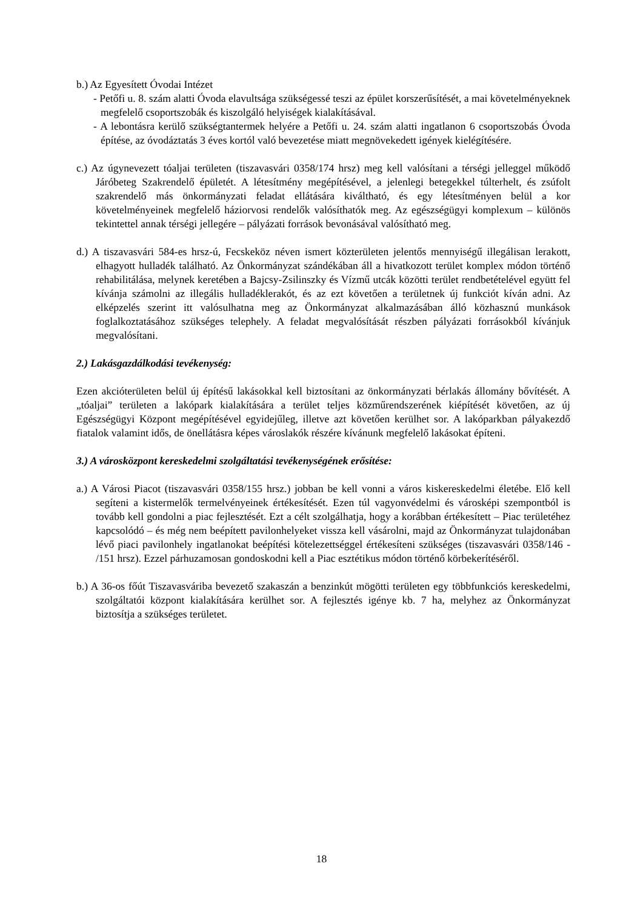b.) Az Egyesített Óvodai Intézet
- Petőfi u. 8. szám alatti Óvoda elavultsága szükségessé teszi az épület korszerűsítését, a mai követelményeknek megfelelő csoportszobák és kiszolgáló helyiségek kialakításával.
- A lebontásra kerülő szükségtantermek helyére a Petőfi u. 24. szám alatti ingatlanon 6 csoportszobás Óvoda építése, az óvodáztatás 3 éves kortól való bevezetése miatt megnövekedett igények kielégítésére.
c.) Az úgynevezett tóaljai területen (tiszavasvári 0358/174 hrsz) meg kell valósítani a térségi jelleggel működő Járóbeteg Szakrendelő épületét. A létesítmény megépítésével, a jelenlegi betegekkel túlterhelt, és zsúfolt szakrendelő más önkormányzati feladat ellátására kiváltható, és egy létesítményen belül a kor követelményeinek megfelelő háziorvosi rendelők valósíthatók meg. Az egészségügyi komplexum – különös tekintettel annak térségi jellegére – pályázati források bevonásával valósítható meg.
d.) A tiszavasvári 584-es hrsz-ú, Fecskeköz néven ismert közterületen jelentős mennyiségű illegálisan lerakott, elhagyott hulladék található. Az Önkormányzat szándékában áll a hivatkozott terület komplex módon történő rehabilitálása, melynek keretében a Bajcsy-Zsilinszky és Vízmű utcák közötti terület rendbetételével együtt fel kívánja számolni az illegális hulladéklerakót, és az ezt követően a területnek új funkciót kíván adni. Az elképzelés szerint itt valósulhatna meg az Önkormányzat alkalmazásában álló közhasznú munkások foglalkoztatásához szükséges telephely. A feladat megvalósítását részben pályázati forrásokból kívánjuk megvalósítani.
2.) Lakásgazdálkodási tevékenység:
Ezen akcióterületen belül új építésű lakásokkal kell biztosítani az önkormányzati bérlakás állomány bővítését. A „tóaljai” területen a lakópark kialakítására a terület teljes közműrendszerének kiépítését követően, az új Egészségügyi Központ megépítésével egyidejűleg, illetve azt követően kerülhet sor. A lakóparkban pályakezdő fiatalok valamint idős, de önellátásra képes városlakók részére kívánunk megfelelő lakásokat építeni.
3.) A városközpont kereskedelmi szolgáltatási tevékenységének erősítése:
a.) A Városi Piacot (tiszavasvári 0358/155 hrsz.) jobban be kell vonni a város kiskereskedelmi életébe. Elő kell segíteni a kistermelők termelvényeinek értékesítését. Ezen túl vagyonvédelmi és városképi szempontból is tovább kell gondolni a piac fejlesztését. Ezt a célt szolgálhatja, hogy a korábban értékesített – Piac területéhez kapcsolódó – és még nem beépített pavilonhelyeket vissza kell vásárolni, majd az Önkormányzat tulajdonában lévő piaci pavilonhely ingatlanokat beépítési kötelezettséggel értékesíteni szükséges (tiszavasvári 0358/146 - /151 hrsz). Ezzel párhuzamosan gondoskodni kell a Piac esztétikus módon történő körbekerítéséről.
b.) A 36-os főút Tiszavasváriba bevezető szakaszán a benzinkút mögötti területen egy többfunkciós kereskedelmi, szolgáltatói központ kialakítására kerülhet sor. A fejlesztés igénye kb. 7 ha, melyhez az Önkormányzat biztosítja a szükséges területet.
18